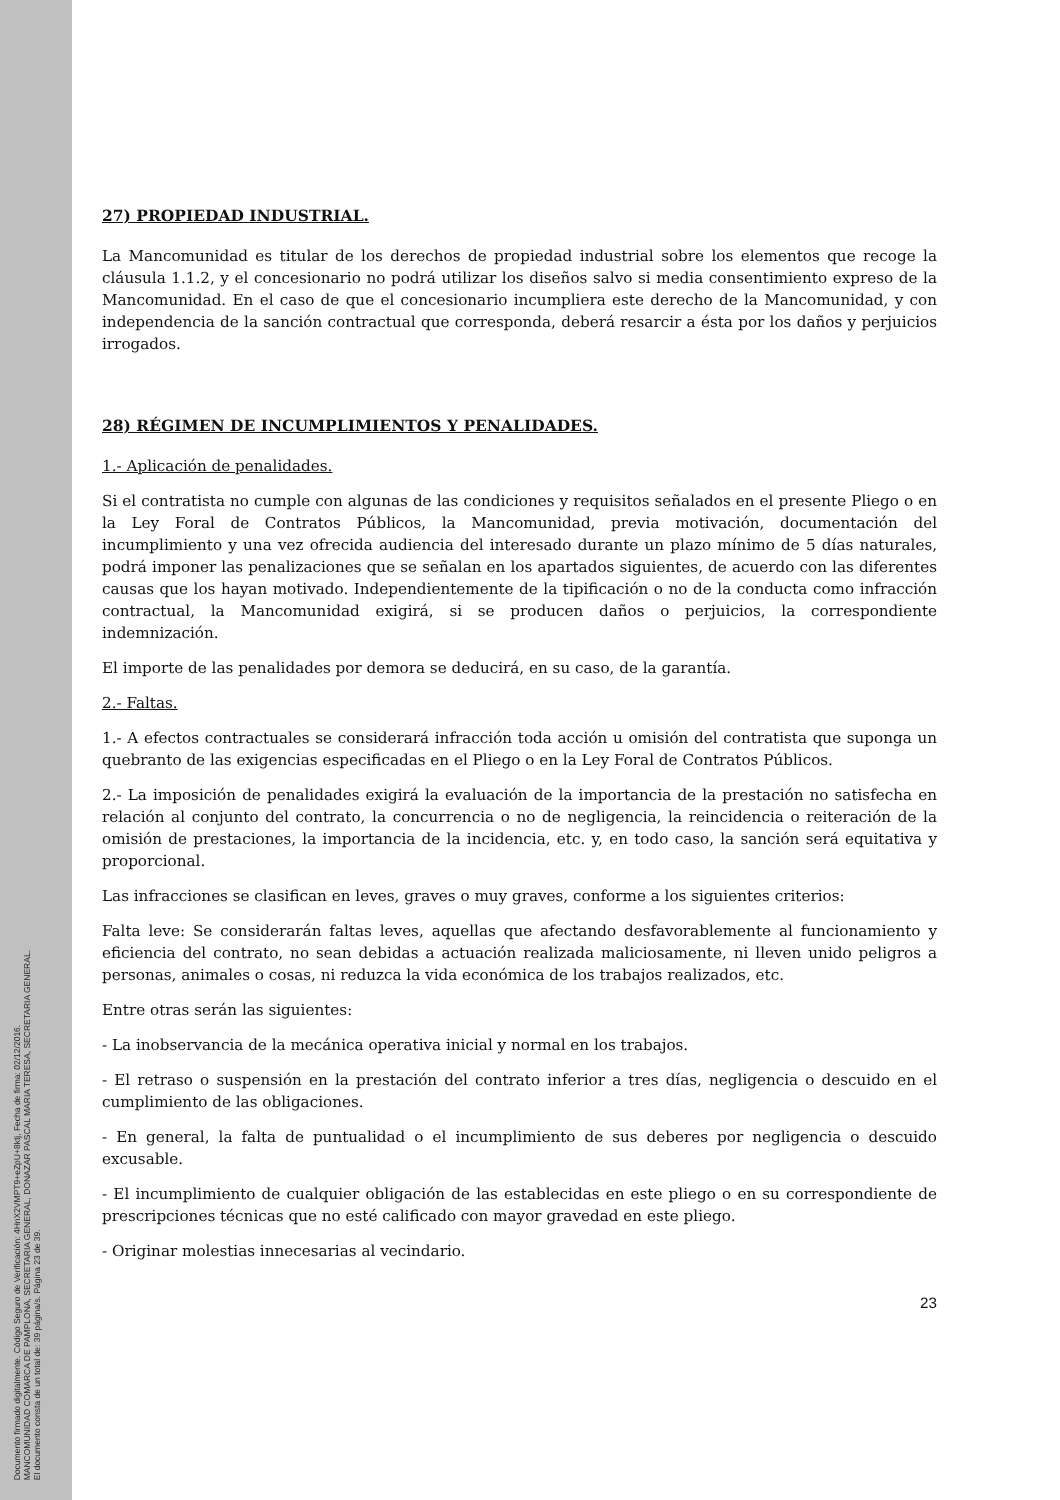Documento firmado digitalmente. Código Seguro de Verificación: 4HnX2VMPT9+eZpU+8ktj, Fecha de firma: 02/12/2016.
MANCOMUNIDAD COMARCA DE PAMPLONA, SECRETARIA GENERAL, DONAZAR PASCAL MARIA TERESA, SECRETARIA GENERAL.
El documento consta de un total de: 39 página/s. Página 23 de 39.
27) PROPIEDAD INDUSTRIAL.
La Mancomunidad es titular de los derechos de propiedad industrial sobre los elementos que recoge la cláusula 1.1.2, y el concesionario no podrá utilizar los diseños salvo si media consentimiento expreso de la Mancomunidad. En el caso de que el concesionario incumpliera este derecho de la Mancomunidad, y con independencia de la sanción contractual que corresponda, deberá resarcir a ésta por los daños y perjuicios irrogados.
28) RÉGIMEN DE INCUMPLIMIENTOS Y PENALIDADES.
1.- Aplicación de penalidades.
Si el contratista no cumple con algunas de las condiciones y requisitos señalados en el presente Pliego o en la Ley Foral de Contratos Públicos, la Mancomunidad, previa motivación, documentación del incumplimiento y una vez ofrecida audiencia del interesado durante un plazo mínimo de 5 días naturales, podrá imponer las penalizaciones que se señalan en los apartados siguientes, de acuerdo con las diferentes causas que los hayan motivado. Independientemente de la tipificación o no de la conducta como infracción contractual, la Mancomunidad exigirá, si se producen daños o perjuicios, la correspondiente indemnización.
El importe de las penalidades por demora se deducirá, en su caso, de la garantía.
2.- Faltas.
1.- A efectos contractuales se considerará infracción toda acción u omisión del contratista que suponga un quebranto de las exigencias especificadas en el Pliego o en la Ley Foral de Contratos Públicos.
2.- La imposición de penalidades exigirá la evaluación de la importancia de la prestación no satisfecha en relación al conjunto del contrato, la concurrencia o no de negligencia, la reincidencia o reiteración de la omisión de prestaciones, la importancia de la incidencia, etc. y, en todo caso, la sanción será equitativa y proporcional.
Las infracciones se clasifican en leves, graves o muy graves, conforme a los siguientes criterios:
Falta leve: Se considerarán faltas leves, aquellas que afectando desfavorablemente al funcionamiento y eficiencia del contrato, no sean debidas a actuación realizada maliciosamente, ni lleven unido peligros a personas, animales o cosas, ni reduzca la vida económica de los trabajos realizados, etc.
Entre otras serán las siguientes:
- La inobservancia de la mecánica operativa inicial y normal en los trabajos.
- El retraso o suspensión en la prestación del contrato inferior a tres días, negligencia o descuido en el cumplimiento de las obligaciones.
- En general, la falta de puntualidad o el incumplimiento de sus deberes por negligencia o descuido excusable.
- El incumplimiento de cualquier obligación de las establecidas en este pliego o en su correspondiente de prescripciones técnicas que no esté calificado con mayor gravedad en este pliego.
- Originar molestias innecesarias al vecindario.
23